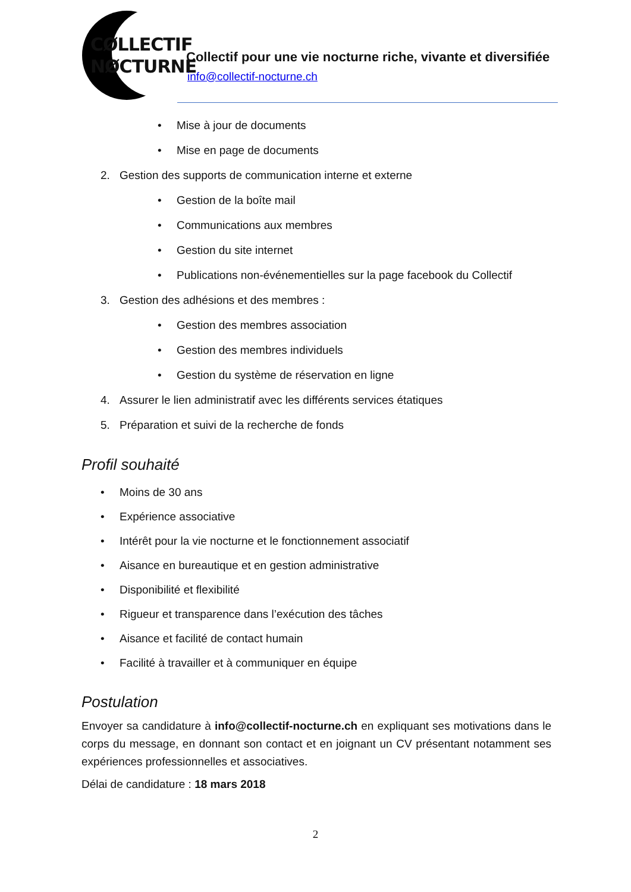CØLLECTIF
NØCTURNE
Collectif pour une vie nocturne riche, vivante et diversifiée
info@collectif-nocturne.ch
• Mise à jour de documents
• Mise en page de documents
2. Gestion des supports de communication interne et externe
• Gestion de la boîte mail
• Communications aux membres
• Gestion du site internet
• Publications non-événementielles sur la page facebook du Collectif
3. Gestion des adhésions et des membres :
• Gestion des membres association
• Gestion des membres individuels
• Gestion du système de réservation en ligne
4. Assurer le lien administratif avec les différents services étatiques
5. Préparation et suivi de la recherche de fonds
Profil souhaité
• Moins de 30 ans
• Expérience associative
• Intérêt pour la vie nocturne et le fonctionnement associatif
• Aisance en bureautique et en gestion administrative
• Disponibilité et flexibilité
• Rigueur et transparence dans l’exécution des tâches
• Aisance et facilité de contact humain
• Facilité à travailler et à communiquer en équipe
Postulation
Envoyer sa candidature à info@collectif-nocturne.ch en expliquant ses motivations dans le corps du message, en donnant son contact et en joignant un CV présentant notamment ses expériences professionnelles et associatives.
Délai de candidature : 18 mars 2018
2